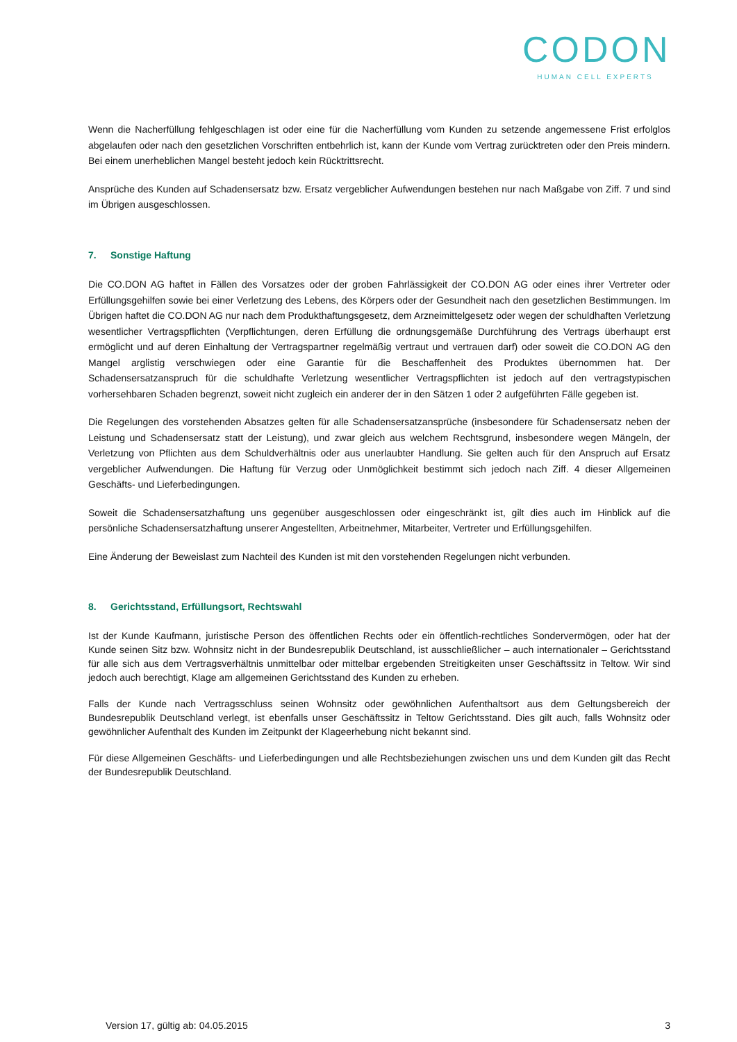CODON
HUMAN CELL EXPERTS
Wenn die Nacherfüllung fehlgeschlagen ist oder eine für die Nacherfüllung vom Kunden zu setzende angemessene Frist erfolglos abgelaufen oder nach den gesetzlichen Vorschriften entbehrlich ist, kann der Kunde vom Vertrag zurücktreten oder den Preis mindern. Bei einem unerheblichen Mangel besteht jedoch kein Rücktrittsrecht.
Ansprüche des Kunden auf Schadensersatz bzw. Ersatz vergeblicher Aufwendungen bestehen nur nach Maßgabe von Ziff. 7 und sind im Übrigen ausgeschlossen.
7. Sonstige Haftung
Die CO.DON AG haftet in Fällen des Vorsatzes oder der groben Fahrlässigkeit der CO.DON AG oder eines ihrer Vertreter oder Erfüllungsgehilfen sowie bei einer Verletzung des Lebens, des Körpers oder der Gesundheit nach den gesetzlichen Bestimmungen. Im Übrigen haftet die CO.DON AG nur nach dem Produkthaftungsgesetz, dem Arzneimittelgesetz oder wegen der schuldhaften Verletzung wesentlicher Vertragspflichten (Verpflichtungen, deren Erfüllung die ordnungsgemäße Durchführung des Vertrags überhaupt erst ermöglicht und auf deren Einhaltung der Vertragspartner regelmäßig vertraut und vertrauen darf) oder soweit die CO.DON AG den Mangel arglistig verschwiegen oder eine Garantie für die Beschaffenheit des Produktes übernommen hat. Der Schadensersatzanspruch für die schuldhafte Verletzung wesentlicher Vertragspflichten ist jedoch auf den vertragstypischen vorhersehbaren Schaden begrenzt, soweit nicht zugleich ein anderer der in den Sätzen 1 oder 2 aufgeführten Fälle gegeben ist.
Die Regelungen des vorstehenden Absatzes gelten für alle Schadensersatzansprüche (insbesondere für Schadensersatz neben der Leistung und Schadensersatz statt der Leistung), und zwar gleich aus welchem Rechtsgrund, insbesondere wegen Mängeln, der Verletzung von Pflichten aus dem Schuldverhältnis oder aus unerlaubter Handlung. Sie gelten auch für den Anspruch auf Ersatz vergeblicher Aufwendungen. Die Haftung für Verzug oder Unmöglichkeit bestimmt sich jedoch nach Ziff. 4 dieser Allgemeinen Geschäfts- und Lieferbedingungen.
Soweit die Schadensersatzhaftung uns gegenüber ausgeschlossen oder eingeschränkt ist, gilt dies auch im Hinblick auf die persönliche Schadensersatzhaftung unserer Angestellten, Arbeitnehmer, Mitarbeiter, Vertreter und Erfüllungsgehilfen.
Eine Änderung der Beweislast zum Nachteil des Kunden ist mit den vorstehenden Regelungen nicht verbunden.
8. Gerichtsstand, Erfüllungsort, Rechtswahl
Ist der Kunde Kaufmann, juristische Person des öffentlichen Rechts oder ein öffentlich-rechtliches Sondervermögen, oder hat der Kunde seinen Sitz bzw. Wohnsitz nicht in der Bundesrepublik Deutschland, ist ausschließlicher – auch internationaler – Gerichtsstand für alle sich aus dem Vertragsverhältnis unmittelbar oder mittelbar ergebenden Streitigkeiten unser Geschäftssitz in Teltow. Wir sind jedoch auch berechtigt, Klage am allgemeinen Gerichtsstand des Kunden zu erheben.
Falls der Kunde nach Vertragsschluss seinen Wohnsitz oder gewöhnlichen Aufenthaltsort aus dem Geltungsbereich der Bundesrepublik Deutschland verlegt, ist ebenfalls unser Geschäftssitz in Teltow Gerichtsstand. Dies gilt auch, falls Wohnsitz oder gewöhnlicher Aufenthalt des Kunden im Zeitpunkt der Klageerhebung nicht bekannt sind.
Für diese Allgemeinen Geschäfts- und Lieferbedingungen und alle Rechtsbeziehungen zwischen uns und dem Kunden gilt das Recht der Bundesrepublik Deutschland.
Version 17, gültig ab: 04.05.2015 3